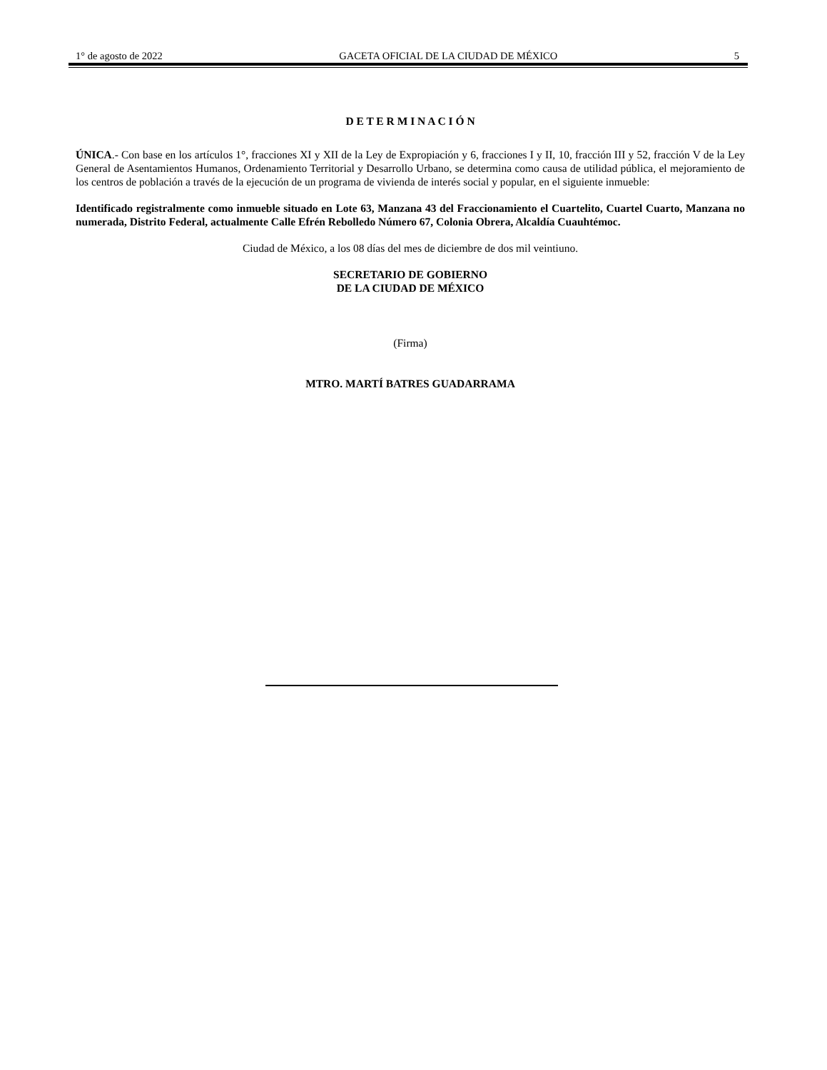1° de agosto de 2022 GACETA OFICIAL DE LA CIUDAD DE MÉXICO 5
D E T E R M I N A C I Ó N
ÚNICA.- Con base en los artículos 1°, fracciones XI y XII de la Ley de Expropiación y 6, fracciones I y II, 10, fracción III y 52, fracción V de la Ley General de Asentamientos Humanos, Ordenamiento Territorial y Desarrollo Urbano, se determina como causa de utilidad pública, el mejoramiento de los centros de población a través de la ejecución de un programa de vivienda de interés social y popular, en el siguiente inmueble:
Identificado registralmente como inmueble situado en Lote 63, Manzana 43 del Fraccionamiento el Cuartelito, Cuartel Cuarto, Manzana no numerada, Distrito Federal, actualmente Calle Efrén Rebolledo Número 67, Colonia Obrera, Alcaldía Cuauhtémoc.
Ciudad de México, a los 08 días del mes de diciembre de dos mil veintiuno.
SECRETARIO DE GOBIERNO
DE LA CIUDAD DE MÉXICO
(Firma)
MTRO. MARTÍ BATRES GUADARRAMA